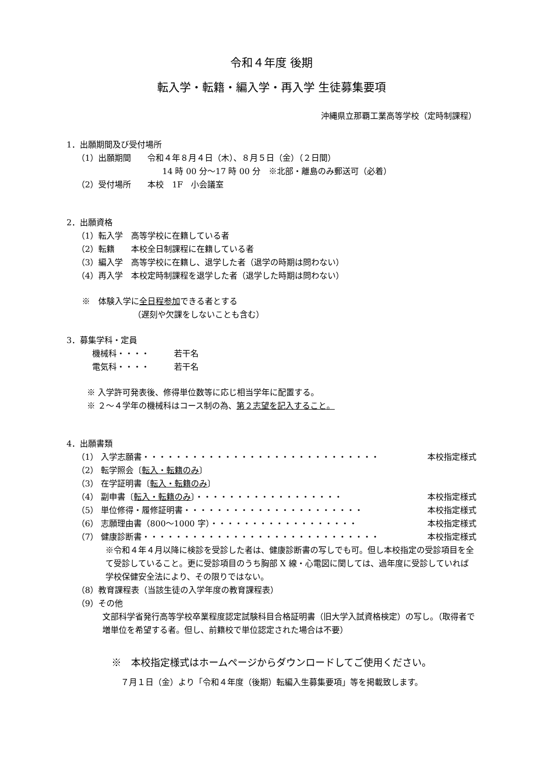令和４年度 後期
転入学・転籍・編入学・再入学 生徒募集要項
沖縄県立那覇工業高等学校（定時制課程）
1．出願期間及び受付場所
（1）出願期間　　令和４年８月４日（木）、８月５日（金）（２日間）
14 時 00 分～17 時 00 分　※北部・離島のみ郵送可（必着）
（2）受付場所　　本校　1F　小会議室
2．出願資格
（1）転入学　高等学校に在籍している者
（2）転籍　　本校全日制課程に在籍している者
（3）編入学　高等学校に在籍し、退学した者（退学の時期は問わない）
（4）再入学　本校定時制課程を退学した者（退学した時期は問わない）
※　体験入学に全日程参加できる者とする
（遅刻や欠課をしないことも含む）
3．募集学科・定員
機械科・・・・　　　若干名
電気科・・・・　　　若干名
※ 入学許可発表後、修得単位数等に応じ相当学年に配置する。
※ ２～４学年の機械科はコース制の為、第２志望を記入すること。
4．出願書類
（1） 入学志願書・・・・・・・・・・・・・・・・・・・・・・・・・・・・・ 本校指定様式
（2） 転学照会〔転入・転籍のみ〕
（3） 在学証明書〔転入・転籍のみ〕
（4） 副申書〔転入・転籍のみ〕・・・・・・・・・・・・・・・・・・ 本校指定様式
（5） 単位修得・履修証明書・・・・・・・・・・・・・・・・・・・・・・ 本校指定様式
（6） 志願理由書（800～1000 字）・・・・・・・・・・・・・・・・・・ 本校指定様式
（7） 健康診断書・・・・・・・・・・・・・・・・・・・・・・・・・・・・・ 本校指定様式
※令和４年４月以降に検診を受診した者は、健康診断書の写しでも可。但し本校指定の受診項目を全て受診していること。更に受診項目のうち胸部 X 線・心電図に関しては、過年度に受診していれば学校保健安全法により、その限りではない。
（8）教育課程表（当該生徒の入学年度の教育課程表）
（9）その他
文部科学省発行高等学校卒業程度認定試験科目合格証明書（旧大学入試資格検定）の写し。（取得者で増単位を希望する者。但し、前籍校で単位認定された場合は不要）
※　本校指定様式はホームページからダウンロードしてご使用ください。
７月１日（金）より「令和４年度（後期）転編入生募集要項」等を掲載致します。